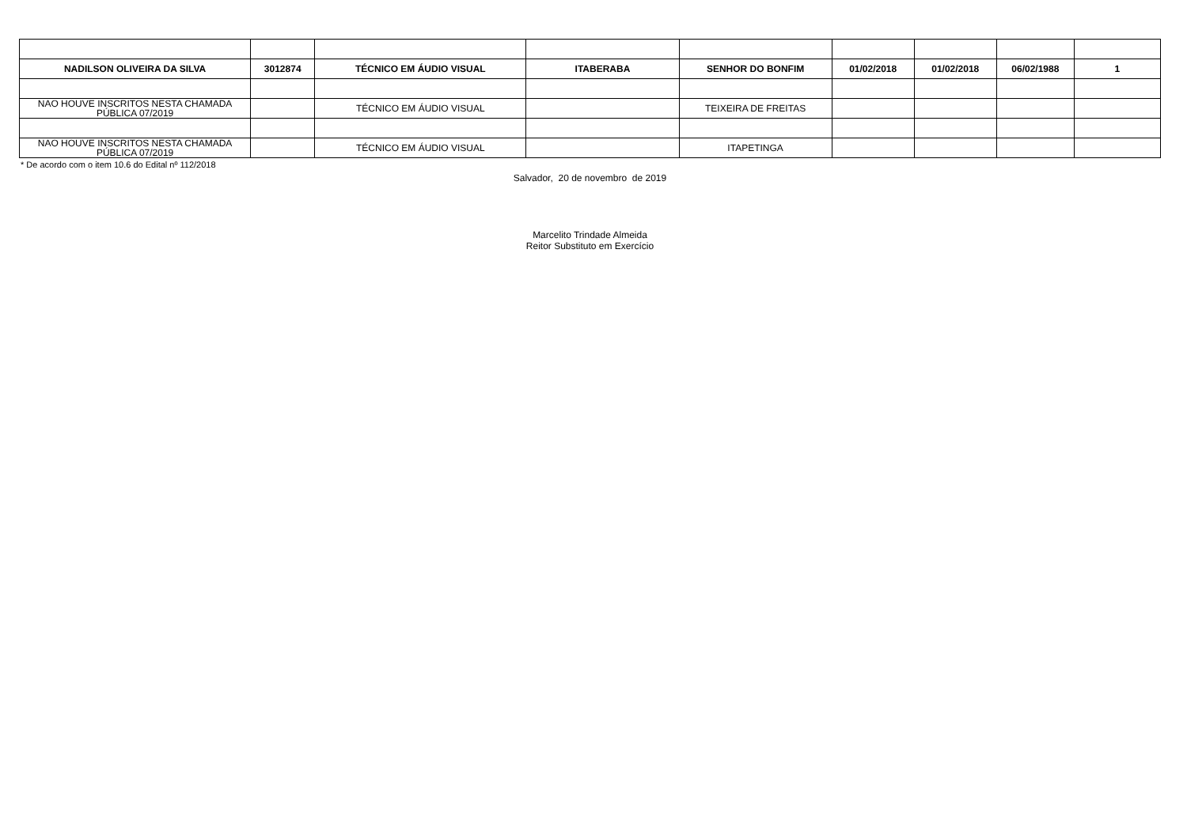| NADILSON OLIVEIRA DA SILVA | 3012874 | TÉCNICO EM ÁUDIO VISUAL | ITABERABA | SENHOR DO BONFIM | 01/02/2018 | 01/02/2018 | 06/02/1988 | 1 |
| NAO HOUVE INSCRITOS NESTA CHAMADA PÚBLICA 07/2019 | | TÉCNICO EM ÁUDIO VISUAL | | TEIXEIRA DE FREITAS | | | | |
| NAO HOUVE INSCRITOS NESTA CHAMADA PÚBLICA 07/2019 | | TÉCNICO EM ÁUDIO VISUAL | | ITAPETINGA | | | | |
* De acordo com o item 10.6 do Edital nº 112/2018
Salvador, 20 de novembro de 2019
Marcelito Trindade Almeida
Reitor Substituto em Exercício